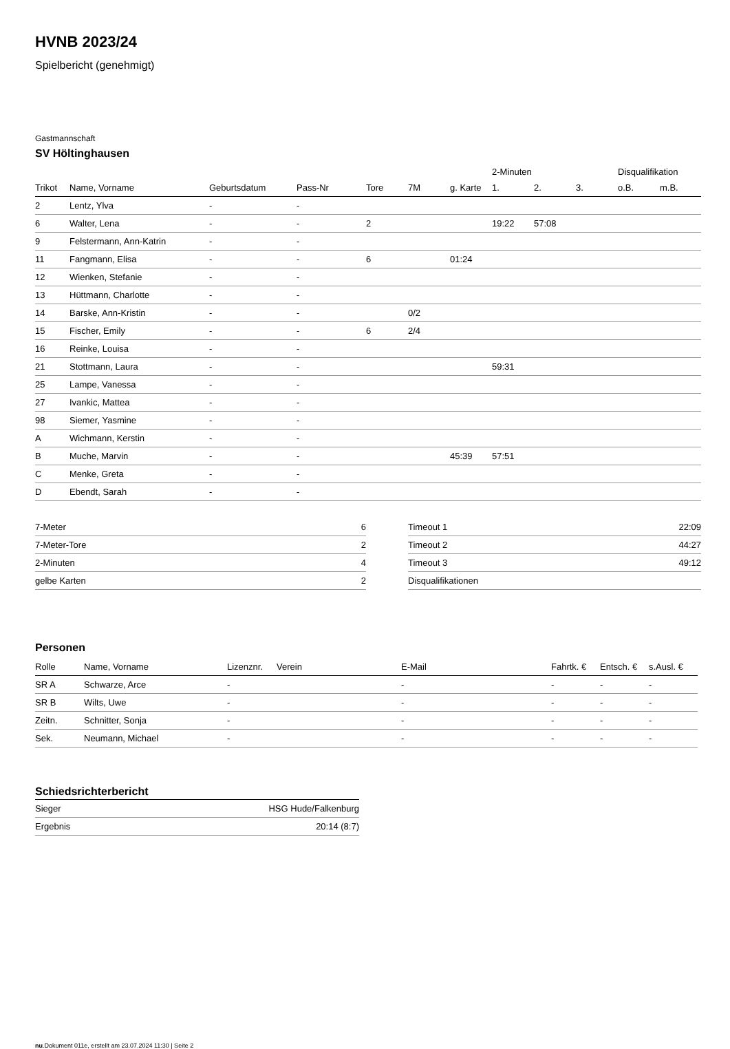HVNB 2023/24
Spielbericht (genehmigt)
Gastmannschaft
SV Höltinghausen
| | | | | | | | 2-Minuten | | | Disqualifikation | |
| --- | --- | --- | --- | --- | --- | --- | --- | --- | --- | --- | --- |
| Trikot | Name, Vorname | Geburtsdatum | Pass-Nr | Tore | 7M | g. Karte | 1. | 2. | 3. | o.B. | m.B. |
| 2 | Lentz, Ylva | - | - | | | | | | | | |
| 6 | Walter, Lena | - | - | 2 | | | 19:22 | 57:08 | | | |
| 9 | Felstermann, Ann-Katrin | - | - | | | | | | | | |
| 11 | Fangmann, Elisa | - | - | 6 | | 01:24 | | | | | |
| 12 | Wienken, Stefanie | - | - | | | | | | | | |
| 13 | Hüttmann, Charlotte | - | - | | | | | | | | |
| 14 | Barske, Ann-Kristin | - | - | | 0/2 | | | | | | |
| 15 | Fischer, Emily | - | - | 6 | 2/4 | | | | | | |
| 16 | Reinke, Louisa | - | - | | | | | | | | |
| 21 | Stottmann, Laura | - | - | | | | 59:31 | | | | |
| 25 | Lampe, Vanessa | - | - | | | | | | | | |
| 27 | Ivankic, Mattea | - | - | | | | | | | | |
| 98 | Siemer, Yasmine | - | - | | | | | | | | |
| A | Wichmann, Kerstin | - | - | | | | | | | | |
| B | Muche, Marvin | - | - | | | 45:39 | 57:51 | | | | |
| C | Menke, Greta | - | - | | | | | | | | |
| D | Ebendt, Sarah | - | - | | | | | | | | |
| 7-Meter | 6 |
| 7-Meter-Tore | 2 |
| 2-Minuten | 4 |
| gelbe Karten | 2 |
| Timeout 1 | 22:09 |
| Timeout 2 | 44:27 |
| Timeout 3 | 49:12 |
| Disqualifikationen | |
Personen
| Rolle | Name, Vorname | Lizenznr. | Verein | E-Mail | Fahrtk. € | Entsch. € | s.Ausl. € |
| --- | --- | --- | --- | --- | --- | --- | --- |
| SR A | Schwarze, Arce | - | | - | - | - | - |
| SR B | Wilts, Uwe | - | | - | - | - | - |
| Zeitn. | Schnitter, Sonja | - | | - | - | - | - |
| Sek. | Neumann, Michael | - | | - | - | - | - |
Schiedsrichterbericht
| Sieger | HSG Hude/Falkenburg |
| Ergebnis | 20:14 (8:7) |
nu.Dokument 011e, erstellt am 23.07.2024 11:30 | Seite 2